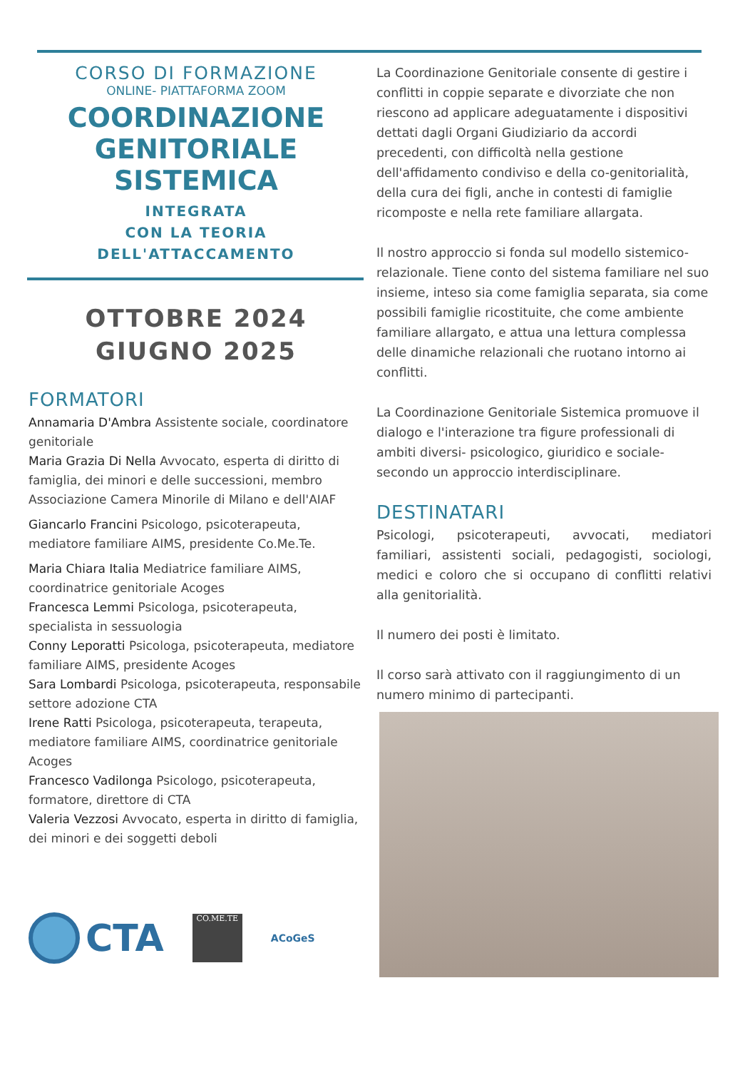CORSO DI FORMAZIONE
ONLINE- PIATTAFORMA ZOOM
COORDINAZIONE
GENITORIALE
SISTEMICA
INTEGRATA
CON LA TEORIA
DELL'ATTACCAMENTO
OTTOBRE 2024
GIUGNO 2025
FORMATORI
Annamaria D'Ambra Assistente sociale, coordinatore genitoriale
Maria Grazia Di Nella Avvocato, esperta di diritto di famiglia, dei minori e delle successioni, membro Associazione Camera Minorile di Milano e dell'AIAF
Giancarlo Francini Psicologo, psicoterapeuta, mediatore familiare AIMS, presidente Co.Me.Te.
Maria Chiara Italia Mediatrice familiare AIMS, coordinatrice genitoriale Acoges
Francesca Lemmi Psicologa, psicoterapeuta, specialista in sessuologia
Conny Leporatti Psicologa, psicoterapeuta, mediatore familiare AIMS, presidente Acoges
Sara Lombardi Psicologa, psicoterapeuta, responsabile settore adozione CTA
Irene Ratti Psicologa, psicoterapeuta, terapeuta, mediatore familiare AIMS, coordinatrice genitoriale Acoges
Francesco Vadilonga Psicologo, psicoterapeuta, formatore, direttore di CTA
Valeria Vezzosi Avvocato, esperta in diritto di famiglia, dei minori e dei soggetti deboli
CTA
CO.ME.TE
ACoGeS
La Coordinazione Genitoriale consente di gestire i conflitti in coppie separate e divorziate che non riescono ad applicare adeguatamente i dispositivi dettati dagli Organi Giudiziario da accordi precedenti, con difficoltà nella gestione dell'affidamento condiviso e della co-genitorialità, della cura dei figli, anche in contesti di famiglie ricomposte e nella rete familiare allargata.
Il nostro approccio si fonda sul modello sistemico-relazionale. Tiene conto del sistema familiare nel suo insieme, inteso sia come famiglia separata, sia come possibili famiglie ricostituite, che come ambiente familiare allargato, e attua una lettura complessa delle dinamiche relazionali che ruotano intorno ai conflitti.
La Coordinazione Genitoriale Sistemica promuove il dialogo e l'interazione tra figure professionali di ambiti diversi- psicologico, giuridico e sociale- secondo un approccio interdisciplinare.
DESTINATARI
Psicologi, psicoterapeuti, avvocati, mediatori familiari, assistenti sociali, pedagogisti, sociologi, medici e coloro che si occupano di conflitti relativi alla genitorialità.
Il numero dei posti è limitato.
Il corso sarà attivato con il raggiungimento di un numero minimo di partecipanti.